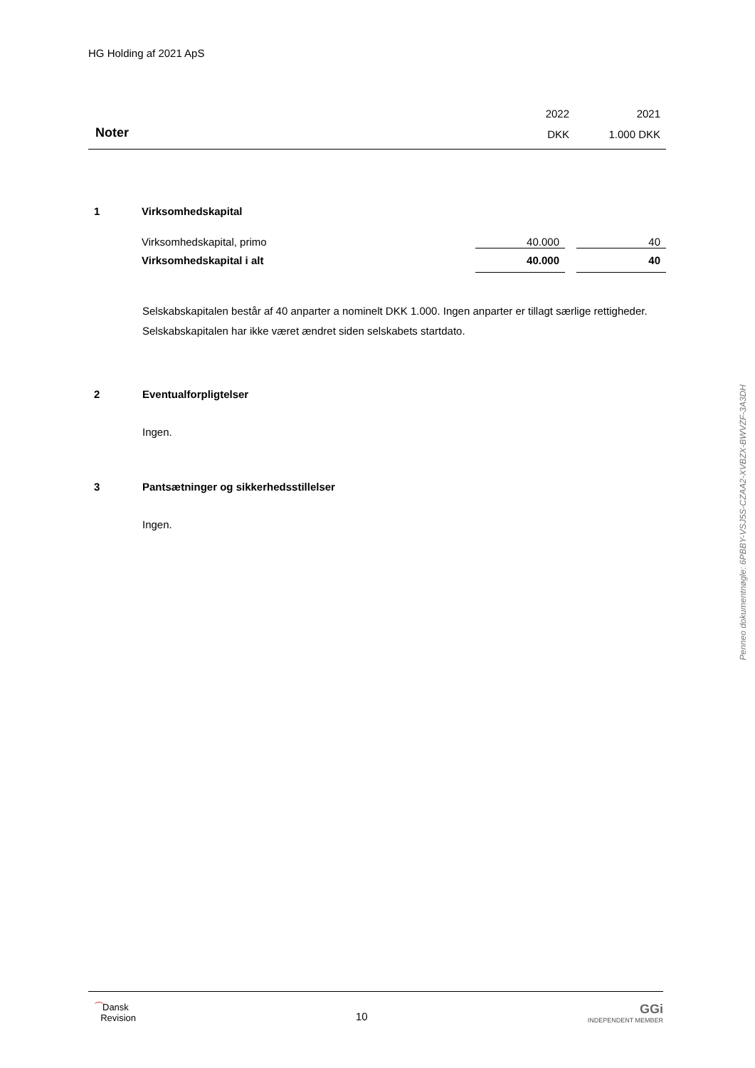HG Holding af 2021 ApS
| | 2022 | 2021 |
| Noter | DKK | 1.000 DKK |
| 1 | Virksomhedskapital | | |
| | Virksomhedskapital, primo | 40.000 | 40 |
| | Virksomhedskapital i alt | 40.000 | 40 |
Selskabskapitalen består af 40 anparter a nominelt DKK 1.000. Ingen anparter er tillagt særlige rettigheder. Selskabskapitalen har ikke været ændret siden selskabets startdato.
2 Eventualforpligtelser
Ingen.
3 Pantsætninger og sikkerhedsstillelser
Ingen.
⁀Dansk
Revision
10
GGi
INDEPENDENT MEMBER
Penneo dokumentnøgle: 6PBBY-VSJ5S-CZAA2-XVBZX-BWVZF-3A3DH